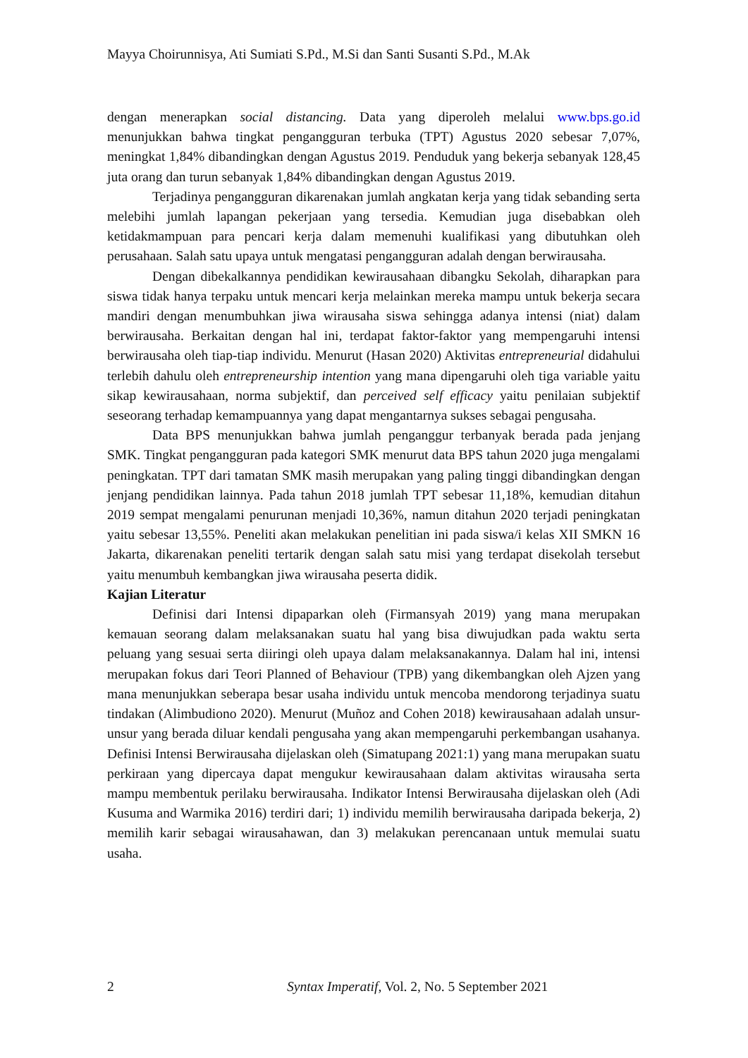Mayya Choirunnisya, Ati Sumiati S.Pd., M.Si dan Santi Susanti S.Pd., M.Ak
dengan menerapkan social distancing. Data yang diperoleh melalui www.bps.go.id menunjukkan bahwa tingkat pengangguran terbuka (TPT) Agustus 2020 sebesar 7,07%, meningkat 1,84% dibandingkan dengan Agustus 2019. Penduduk yang bekerja sebanyak 128,45 juta orang dan turun sebanyak 1,84% dibandingkan dengan Agustus 2019.
Terjadinya pengangguran dikarenakan jumlah angkatan kerja yang tidak sebanding serta melebihi jumlah lapangan pekerjaan yang tersedia. Kemudian juga disebabkan oleh ketidakmampuan para pencari kerja dalam memenuhi kualifikasi yang dibutuhkan oleh perusahaan. Salah satu upaya untuk mengatasi pengangguran adalah dengan berwirausaha.
Dengan dibekalkannya pendidikan kewirausahaan dibangku Sekolah, diharapkan para siswa tidak hanya terpaku untuk mencari kerja melainkan mereka mampu untuk bekerja secara mandiri dengan menumbuhkan jiwa wirausaha siswa sehingga adanya intensi (niat) dalam berwirausaha. Berkaitan dengan hal ini, terdapat faktor-faktor yang mempengaruhi intensi berwirausaha oleh tiap-tiap individu. Menurut (Hasan 2020) Aktivitas entrepreneurial didahului terlebih dahulu oleh entrepreneurship intention yang mana dipengaruhi oleh tiga variable yaitu sikap kewirausahaan, norma subjektif, dan perceived self efficacy yaitu penilaian subjektif seseorang terhadap kemampuannya yang dapat mengantarnya sukses sebagai pengusaha.
Data BPS menunjukkan bahwa jumlah penganggur terbanyak berada pada jenjang SMK. Tingkat pengangguran pada kategori SMK menurut data BPS tahun 2020 juga mengalami peningkatan. TPT dari tamatan SMK masih merupakan yang paling tinggi dibandingkan dengan jenjang pendidikan lainnya. Pada tahun 2018 jumlah TPT sebesar 11,18%, kemudian ditahun 2019 sempat mengalami penurunan menjadi 10,36%, namun ditahun 2020 terjadi peningkatan yaitu sebesar 13,55%. Peneliti akan melakukan penelitian ini pada siswa/i kelas XII SMKN 16 Jakarta, dikarenakan peneliti tertarik dengan salah satu misi yang terdapat disekolah tersebut yaitu menumbuh kembangkan jiwa wirausaha peserta didik.
Kajian Literatur
Definisi dari Intensi dipaparkan oleh (Firmansyah 2019) yang mana merupakan kemauan seorang dalam melaksanakan suatu hal yang bisa diwujudkan pada waktu serta peluang yang sesuai serta diiringi oleh upaya dalam melaksanakannya. Dalam hal ini, intensi merupakan fokus dari Teori Planned of Behaviour (TPB) yang dikembangkan oleh Ajzen yang mana menunjukkan seberapa besar usaha individu untuk mencoba mendorong terjadinya suatu tindakan (Alimbudiono 2020). Menurut (Muñoz and Cohen 2018) kewirausahaan adalah unsur-unsur yang berada diluar kendali pengusaha yang akan mempengaruhi perkembangan usahanya. Definisi Intensi Berwirausaha dijelaskan oleh (Simatupang 2021:1) yang mana merupakan suatu perkiraan yang dipercaya dapat mengukur kewirausahaan dalam aktivitas wirausaha serta mampu membentuk perilaku berwirausaha. Indikator Intensi Berwirausaha dijelaskan oleh (Adi Kusuma and Warmika 2016) terdiri dari; 1) individu memilih berwirausaha daripada bekerja, 2) memilih karir sebagai wirausahawan, dan 3) melakukan perencanaan untuk memulai suatu usaha.
2 Syntax Imperatif, Vol. 2, No. 5 September 2021